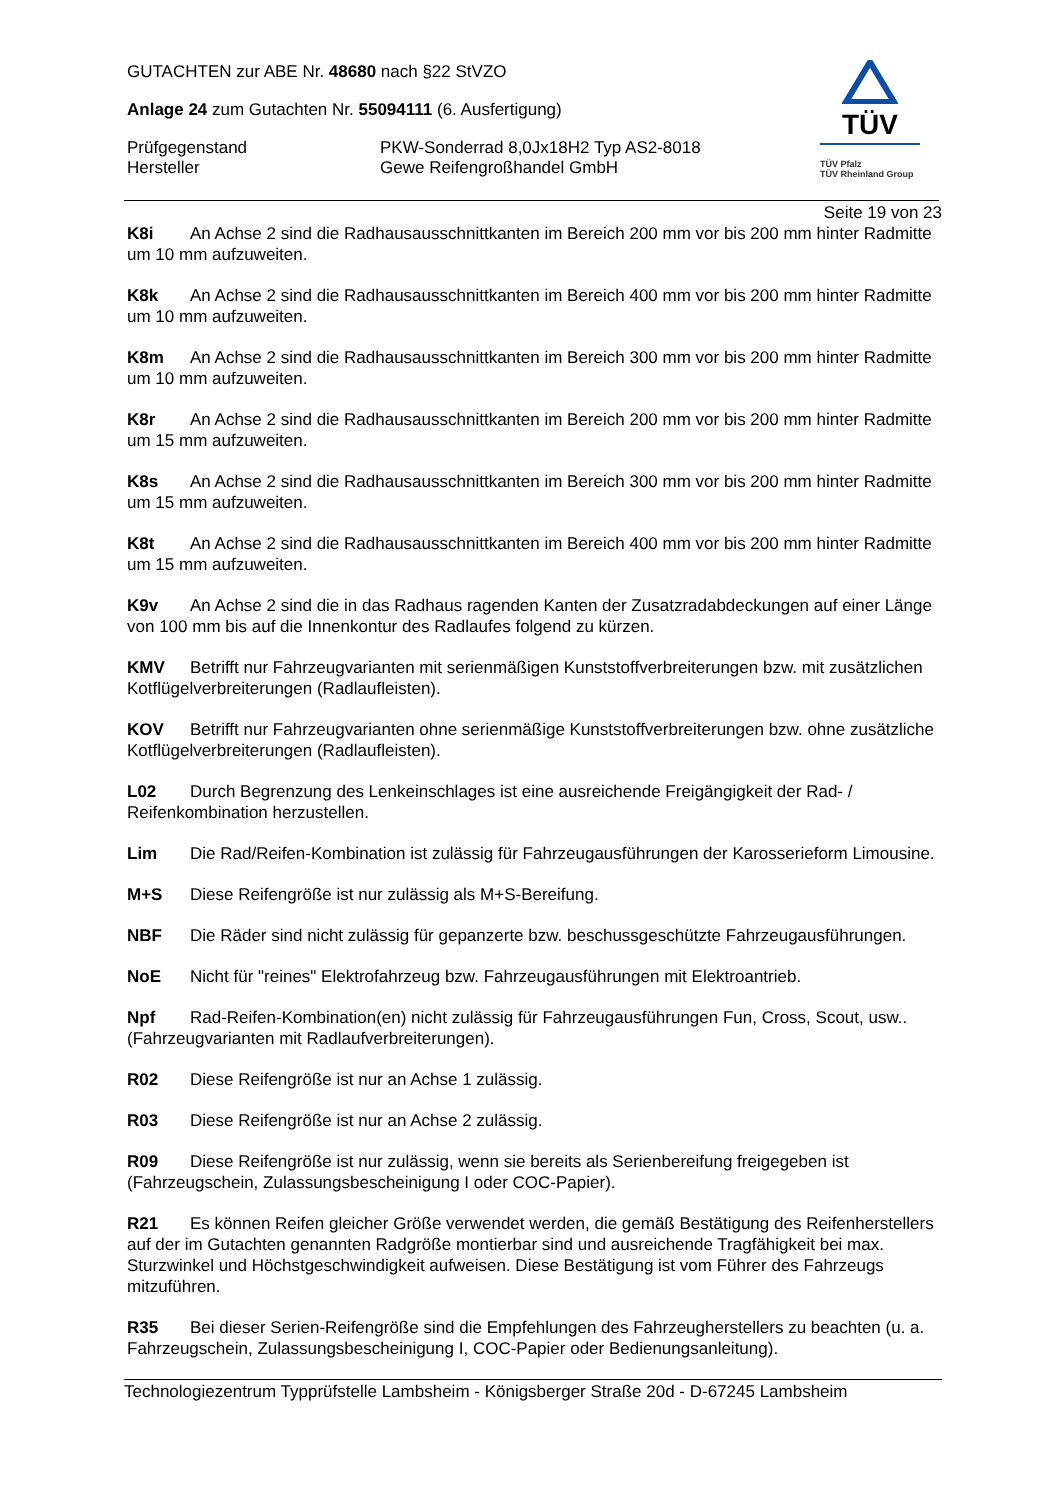TÜV
TÜV Pfalz
TÜV Rheinland Group
GUTACHTEN zur ABE Nr. 48680 nach §22 StVZO
Anlage 24 zum Gutachten Nr. 55094111 (6. Ausfertigung)
Prüfgegenstand PKW-Sonderrad 8,0Jx18H2 Typ AS2-8018
Hersteller Gewe Reifengroßhandel GmbH
Seite 19 von 23
K8i An Achse 2 sind die Radhausausschnittkanten im Bereich 200 mm vor bis 200 mm hinter Radmitte um 10 mm aufzuweiten.
K8k An Achse 2 sind die Radhausausschnittkanten im Bereich 400 mm vor bis 200 mm hinter Radmitte um 10 mm aufzuweiten.
K8m An Achse 2 sind die Radhausausschnittkanten im Bereich 300 mm vor bis 200 mm hinter Radmitte um 10 mm aufzuweiten.
K8r An Achse 2 sind die Radhausausschnittkanten im Bereich 200 mm vor bis 200 mm hinter Radmitte um 15 mm aufzuweiten.
K8s An Achse 2 sind die Radhausausschnittkanten im Bereich 300 mm vor bis 200 mm hinter Radmitte um 15 mm aufzuweiten.
K8t An Achse 2 sind die Radhausausschnittkanten im Bereich 400 mm vor bis 200 mm hinter Radmitte um 15 mm aufzuweiten.
K9v An Achse 2 sind die in das Radhaus ragenden Kanten der Zusatzradabdeckungen auf einer Länge von 100 mm bis auf die Innenkontur des Radlaufes folgend zu kürzen.
KMV Betrifft nur Fahrzeugvarianten mit serienmäßigen Kunststoffverbreiterungen bzw. mit zusätzlichen Kotflügelverbreiterungen (Radlaufleisten).
KOV Betrifft nur Fahrzeugvarianten ohne serienmäßige Kunststoffverbreiterungen bzw. ohne zusätzliche Kotflügelverbreiterungen (Radlaufleisten).
L02 Durch Begrenzung des Lenkeinschlages ist eine ausreichende Freigängigkeit der Rad- / Reifenkombination herzustellen.
Lim Die Rad/Reifen-Kombination ist zulässig für Fahrzeugausführungen der Karosserieform Limousine.
M+S Diese Reifengröße ist nur zulässig als M+S-Bereifung.
NBF Die Räder sind nicht zulässig für gepanzerte bzw. beschussgeschützte Fahrzeugausführungen.
NoE Nicht für "reines" Elektrofahrzeug bzw. Fahrzeugausführungen mit Elektroantrieb.
Npf Rad-Reifen-Kombination(en) nicht zulässig für Fahrzeugausführungen Fun, Cross, Scout, usw.. (Fahrzeugvarianten mit Radlaufverbreiterungen).
R02 Diese Reifengröße ist nur an Achse 1 zulässig.
R03 Diese Reifengröße ist nur an Achse 2 zulässig.
R09 Diese Reifengröße ist nur zulässig, wenn sie bereits als Serienbereifung freigegeben ist (Fahrzeugschein, Zulassungsbescheinigung I oder COC-Papier).
R21 Es können Reifen gleicher Größe verwendet werden, die gemäß Bestätigung des Reifenherstellers auf der im Gutachten genannten Radgröße montierbar sind und ausreichende Tragfähigkeit bei max. Sturzwinkel und Höchstgeschwindigkeit aufweisen. Diese Bestätigung ist vom Führer des Fahrzeugs mitzuführen.
R35 Bei dieser Serien-Reifengröße sind die Empfehlungen des Fahrzeugherstellers zu beachten (u. a. Fahrzeugschein, Zulassungsbescheinigung I, COC-Papier oder Bedienungsanleitung).
Technologiezentrum Typprüfstelle Lambsheim - Königsberger Straße 20d - D-67245 Lambsheim